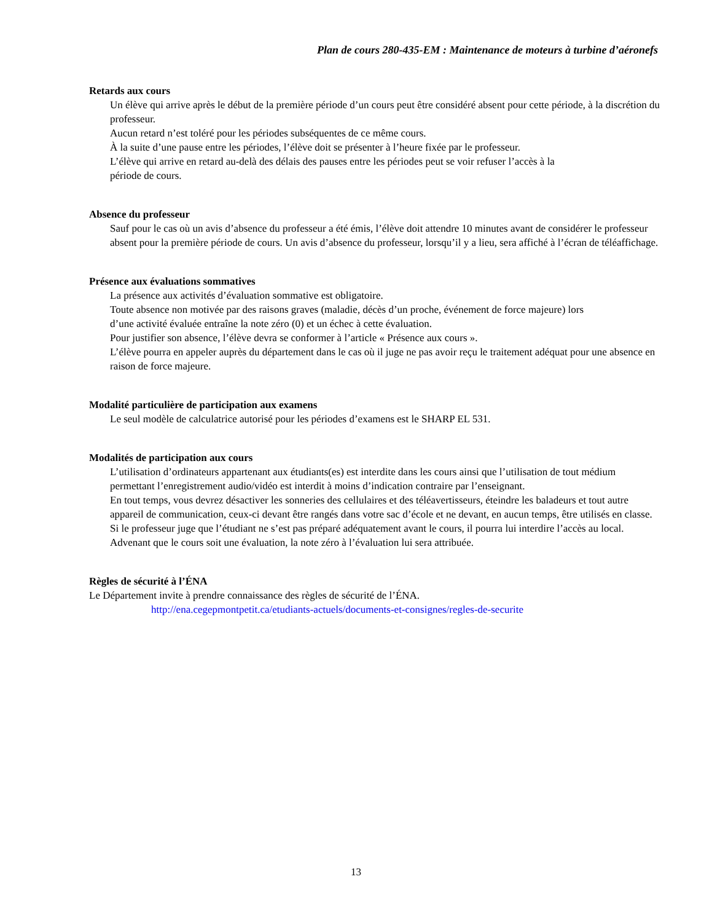Plan de cours 280-435-EM : Maintenance de moteurs à turbine d’aéronefs
Retards aux cours
Un élève qui arrive après le début de la première période d’un cours peut être considéré absent pour cette période, à la discrétion du professeur.
Aucun retard n’est toléré pour les périodes subséquentes de ce même cours.
À la suite d’une pause entre les périodes, l’élève doit se présenter à l’heure fixée par le professeur.
L’élève qui arrive en retard au-delà des délais des pauses entre les périodes peut se voir refuser l’accès à la
période de cours.
Absence du professeur
Sauf pour le cas où un avis d’absence du professeur a été émis, l’élève doit attendre 10 minutes avant de considérer le professeur absent pour la première période de cours. Un avis d’absence du professeur, lorsqu’il y a lieu, sera affiché à l’écran de téléaffichage.
Présence aux évaluations sommatives
La présence aux activités d’évaluation sommative est obligatoire.
Toute absence non motivée par des raisons graves (maladie, décès d’un proche, événement de force majeure) lors
d’une activité évaluée entraîne la note zéro (0) et un échec à cette évaluation.
Pour justifier son absence, l’élève devra se conformer à l’article « Présence aux cours ».
L’élève pourra en appeler auprès du département dans le cas où il juge ne pas avoir reçu le traitement adéquat pour une absence en raison de force majeure.
Modalité particulière de participation aux examens
Le seul modèle de calculatrice autorisé pour les périodes d’examens est le SHARP EL 531.
Modalités de participation aux cours
L’utilisation d’ordinateurs appartenant aux étudiants(es) est interdite dans les cours ainsi que l’utilisation de tout médium permettant l’enregistrement audio/vidéo est interdit à moins d’indication contraire par l’enseignant.
En tout temps, vous devrez désactiver les sonneries des cellulaires et des téléavertisseurs, éteindre les baladeurs et tout autre appareil de communication, ceux-ci devant être rangés dans votre sac d’école et ne devant, en aucun temps, être utilisés en classe.
Si le professeur juge que l’étudiant ne s’est pas préparé adéquatement avant le cours, il pourra lui interdire l’accès au local. Advenant que le cours soit une évaluation, la note zéro à l’évaluation lui sera attribuée.
Règles de sécurité à l’ÉNA
Le Département invite à prendre connaissance des règles de sécurité de l’ÉNA.
http://ena.cegepmontpetit.ca/etudiants-actuels/documents-et-consignes/regles-de-securite
13